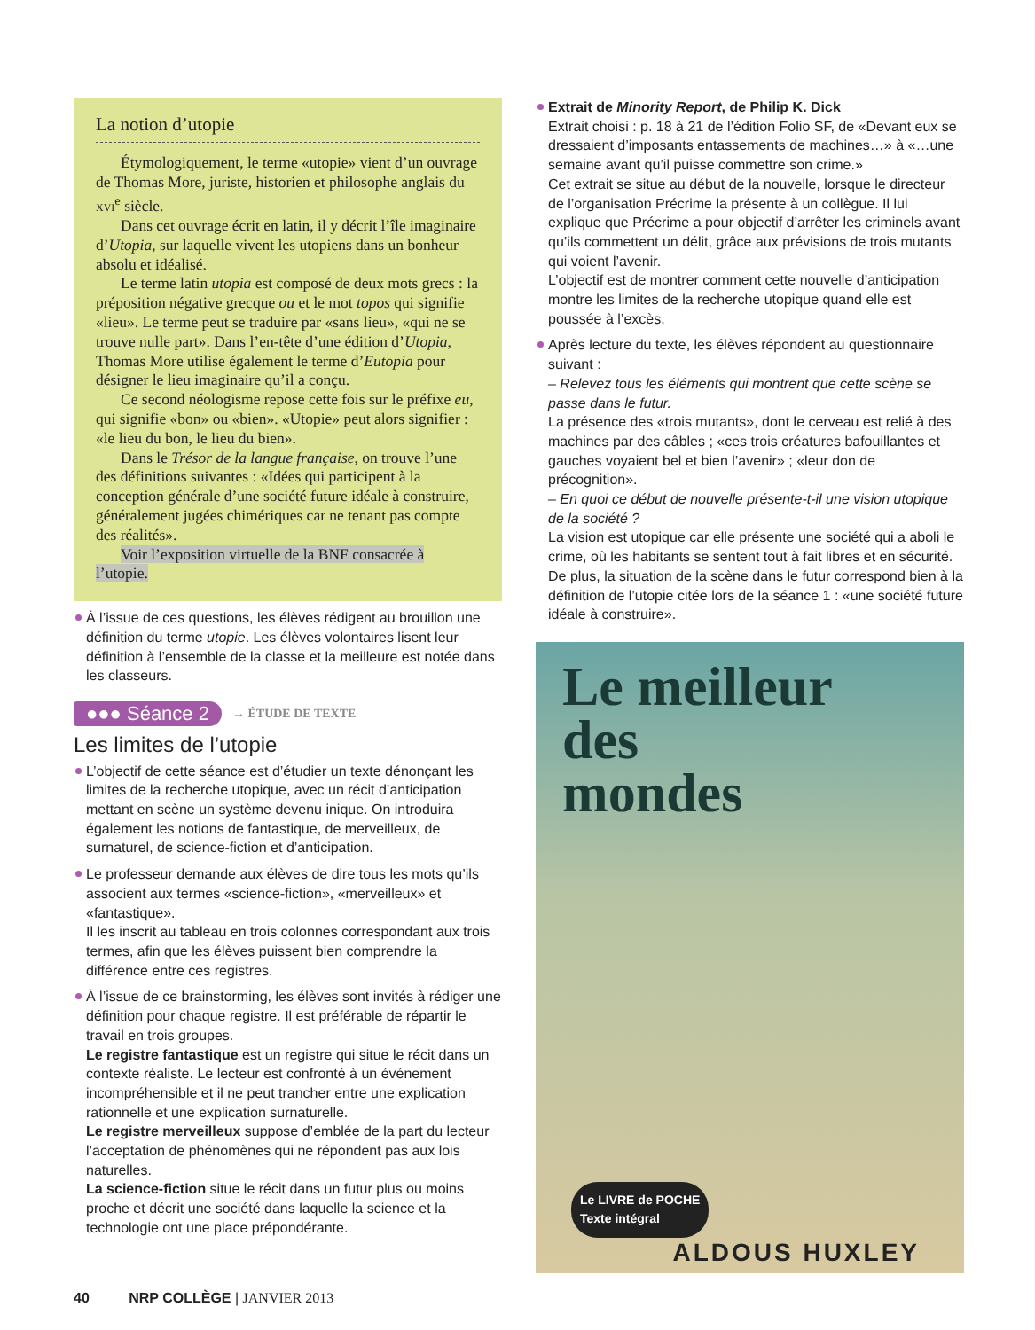La notion d’utopie
Étymologiquement, le terme «utopie» vient d’un ouvrage de Thomas More, juriste, historien et philosophe anglais du xvi<sup>e</sup> siècle.
Dans cet ouvrage écrit en latin, il y décrit l’île imaginaire d’Utopia, sur laquelle vivent les utopiens dans un bonheur absolu et idéalisé.
Le terme latin utopia est composé de deux mots grecs : la préposition négative grecque ou et le mot topos qui signifie «lieu». Le terme peut se traduire par «sans lieu», «qui ne se trouve nulle part». Dans l’en-tête d’une édition d’Utopia, Thomas More utilise également le terme d’Eutopia pour désigner le lieu imaginaire qu’il a conçu.
Ce second néologisme repose cette fois sur le préfixe eu, qui signifie «bon» ou «bien». «Utopie» peut alors signifier : «le lieu du bon, le lieu du bien».
Dans le Trésor de la langue française, on trouve l’une des définitions suivantes : «Idées qui participent à la conception générale d’une société future idéale à construire, généralement jugées chimériques car ne tenant pas compte des réalités».
Voir l’exposition virtuelle de la BNF consacrée à l’utopie.
À l’issue de ces questions, les élèves rédigent au brouillon une définition du terme utopie. Les élèves volontaires lisent leur définition à l’ensemble de la classe et la meilleure est notée dans les classeurs.
●●● Séance 2 → ÉTUDE DE TEXTE
Les limites de l’utopie
L’objectif de cette séance est d’étudier un texte dénonçant les limites de la recherche utopique, avec un récit d’anticipation mettant en scène un système devenu inique. On introduira également les notions de fantastique, de merveilleux, de surnaturel, de science-fiction et d’anticipation.
Le professeur demande aux élèves de dire tous les mots qu’ils associent aux termes «science-fiction», «merveilleux» et «fantastique».
Il les inscrit au tableau en trois colonnes correspondant aux trois termes, afin que les élèves puissent bien comprendre la différence entre ces registres.
À l’issue de ce brainstorming, les élèves sont invités à rédiger une définition pour chaque registre. Il est préférable de répartir le travail en trois groupes.
Le registre fantastique est un registre qui situe le récit dans un contexte réaliste. Le lecteur est confronté à un événement incompréhensible et il ne peut trancher entre une explication rationnelle et une explication surnaturelle.
Le registre merveilleux suppose d’emblée de la part du lecteur l’acceptation de phénomènes qui ne répondent pas aux lois naturelles.
La science-fiction situe le récit dans un futur plus ou moins proche et décrit une société dans laquelle la science et la technologie ont une place prépondérante.
Extrait de Minority Report, de Philip K. Dick
Extrait choisi : p. 18 à 21 de l’édition Folio SF, de «Devant eux se dressaient d’imposants entassements de machines…» à «…une semaine avant qu’il puisse commettre son crime.»
Cet extrait se situe au début de la nouvelle, lorsque le directeur de l’organisation Précrime la présente à un collègue. Il lui explique que Précrime a pour objectif d’arrêter les criminels avant qu’ils commettent un délit, grâce aux prévisions de trois mutants qui voient l’avenir.
L’objectif est de montrer comment cette nouvelle d’anticipation montre les limites de la recherche utopique quand elle est poussée à l’excès.
Après lecture du texte, les élèves répondent au questionnaire suivant :
– Relevez tous les éléments qui montrent que cette scène se passe dans le futur.
La présence des «trois mutants», dont le cerveau est relié à des machines par des câbles ; «ces trois créatures bafouillantes et gauches voyaient bel et bien l’avenir» ; «leur don de précognition».
– En quoi ce début de nouvelle présente-t-il une vision utopique de la société ?
La vision est utopique car elle présente une société qui a aboli le crime, où les habitants se sentent tout à fait libres et en sécurité. De plus, la situation de la scène dans le futur correspond bien à la définition de l’utopie citée lors de la séance 1 : «une société future idéale à construire».
Le meilleur
des
mondes
Le LIVRE de POCHE
Texte intégral
ALDOUS HUXLEY
40 NRP COLLÈGE | JANVIER 2013